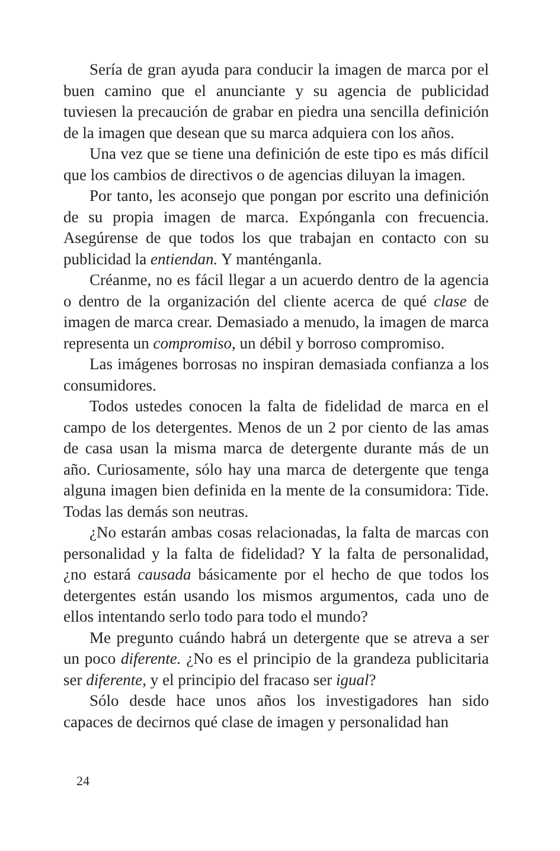Sería de gran ayuda para conducir la imagen de marca por el buen camino que el anunciante y su agencia de publicidad tuviesen la precaución de grabar en piedra una sencilla definición de la imagen que desean que su marca adquiera con los años.
Una vez que se tiene una definición de este tipo es más difícil que los cambios de directivos o de agencias diluyan la imagen.
Por tanto, les aconsejo que pongan por escrito una definición de su propia imagen de marca. Expónganla con frecuencia. Asegúrense de que todos los que trabajan en contacto con su publicidad la entiendan. Y manténganla.
Créanme, no es fácil llegar a un acuerdo dentro de la agencia o dentro de la organización del cliente acerca de qué clase de imagen de marca crear. Demasiado a menudo, la imagen de marca representa un compromiso, un débil y borroso compromiso.
Las imágenes borrosas no inspiran demasiada confianza a los consumidores.
Todos ustedes conocen la falta de fidelidad de marca en el campo de los detergentes. Menos de un 2 por ciento de las amas de casa usan la misma marca de detergente durante más de un año. Curiosamente, sólo hay una marca de detergente que tenga alguna imagen bien definida en la mente de la consumidora: Tide. Todas las demás son neutras.
¿No estarán ambas cosas relacionadas, la falta de marcas con personalidad y la falta de fidelidad? Y la falta de personalidad, ¿no estará causada básicamente por el hecho de que todos los detergentes están usando los mismos argumentos, cada uno de ellos intentando serlo todo para todo el mundo?
Me pregunto cuándo habrá un detergente que se atreva a ser un poco diferente. ¿No es el principio de la grandeza publicitaria ser diferente, y el principio del fracaso ser igual?
Sólo desde hace unos años los investigadores han sido capaces de decirnos qué clase de imagen y personalidad han
24